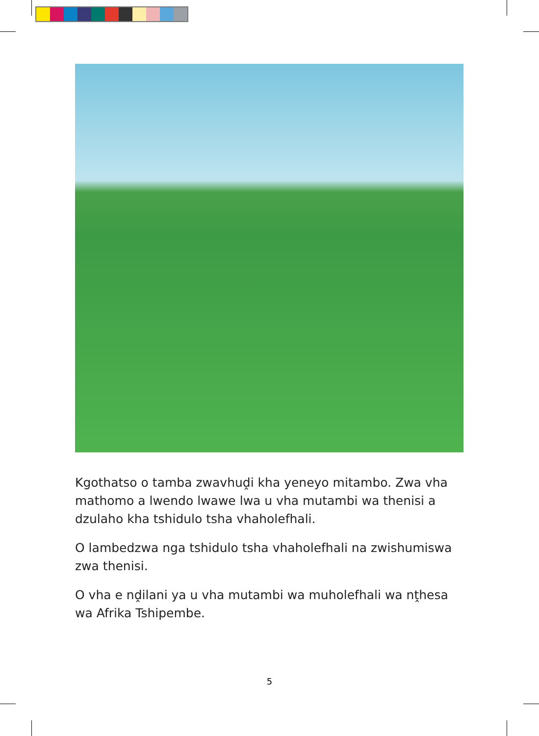Kgothatso o tamba zwavhuḓi kha yeneyo mitambo. Zwa vha mathomo a lwendo lwawe lwa u vha mutambi wa thenisi a dzulaho kha tshidulo tsha vhaholefhali.
O lambedzwa nga tshidulo tsha vhaholefhali na zwishumiswa zwa thenisi.
O vha e nḓilani ya u vha mutambi wa muholefhali wa nṱhesa wa Afrika Tshipembe.
5